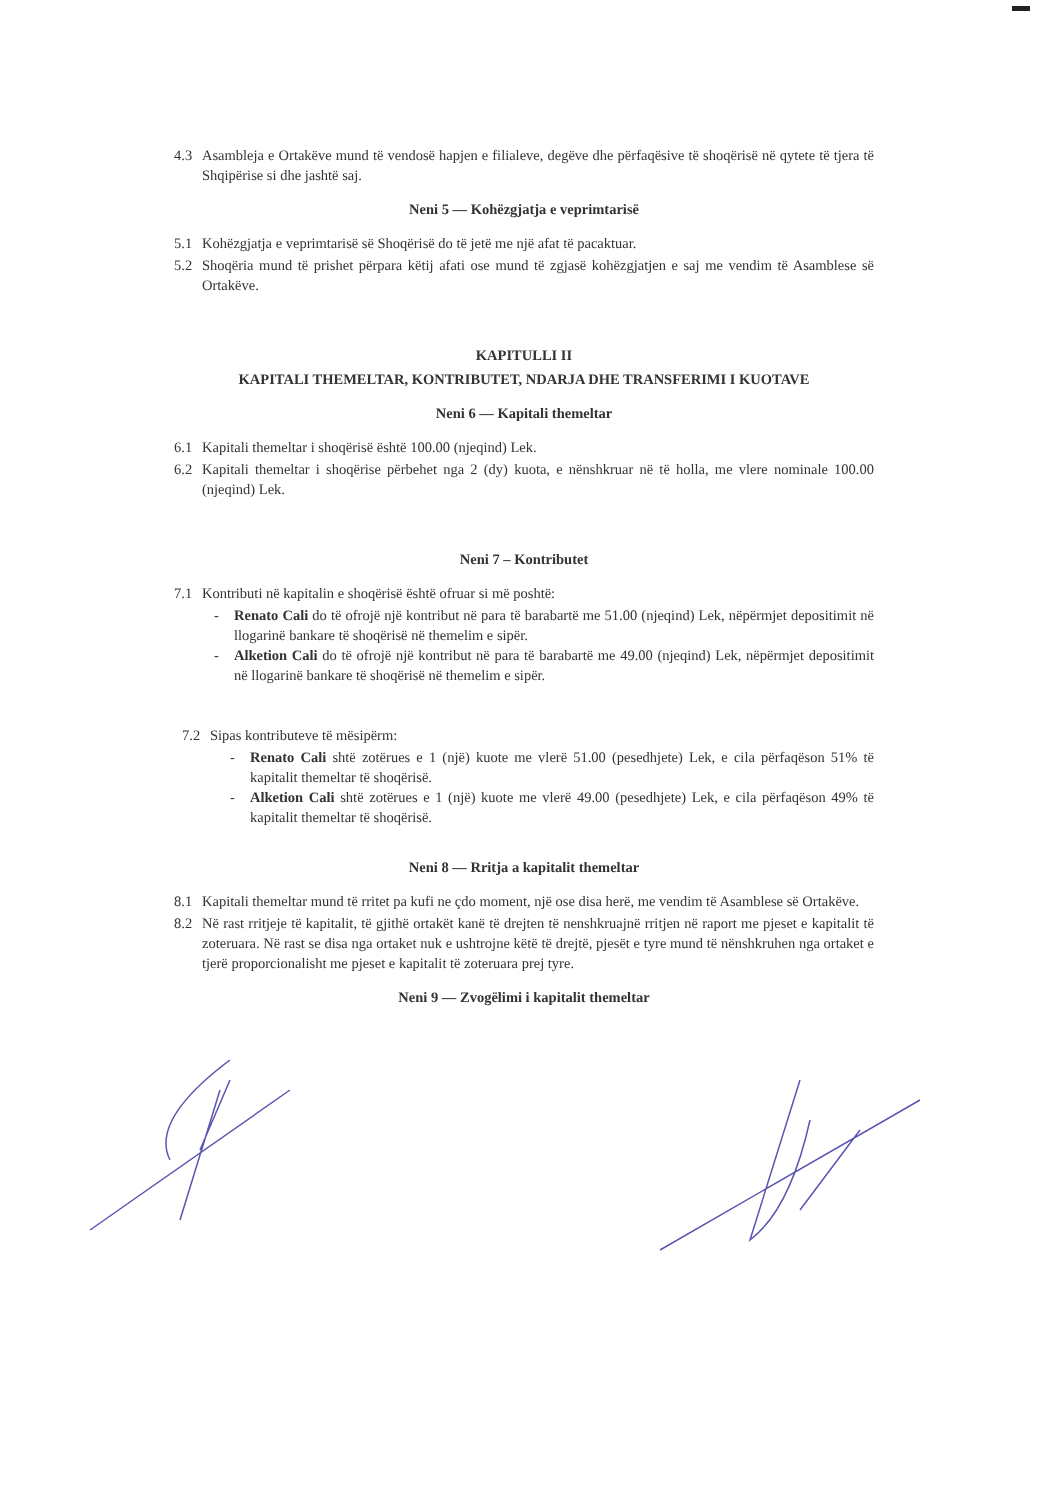4.3 Asambleja e Ortakëve mund të vendosë hapjen e filialeve, degëve dhe përfaqësive të shoqërisë në qytete të tjera të Shqipërise si dhe jashtë saj.
Neni 5 — Kohëzgjatja e veprimtarisë
5.1 Kohëzgjatja e veprimtarisë së Shoqërisë do të jetë me një afat të pacaktuar.
5.2 Shoqëria mund të prishet përpara këtij afati ose mund të zgjasë kohëzgjatjen e saj me vendim të Asamblese së Ortakëve.
KAPITULLI II
KAPITALI THEMELTAR, KONTRIBUTET, NDARJA DHE TRANSFERIMI I KUOTAVE
Neni 6 — Kapitali themeltar
6.1 Kapitali themeltar i shoqërisë është 100.00 (njeqind) Lek.
6.2 Kapitali themeltar i shoqërise përbehet nga 2 (dy) kuota, e nënshkruar në të holla, me vlere nominale 100.00 (njeqind) Lek.
Neni 7 – Kontributet
7.1 Kontributi në kapitalin e shoqërisë është ofruar si më poshtë:
- Renato Cali do të ofrojë një kontribut në para të barabartë me 51.00 (njeqind) Lek, nëpërmjet depositimit në llogarinë bankare të shoqërisë në themelim e sipër.
- Alketion Cali do të ofrojë një kontribut në para të barabartë me 49.00 (njeqind) Lek, nëpërmjet depositimit në llogarinë bankare të shoqërisë në themelim e sipër.
7.2 Sipas kontributeve të mësipërm:
- Renato Cali shtë zotërues e 1 (një) kuote me vlerë 51.00 (pesedhjete) Lek, e cila përfaqëson 51% të kapitalit themeltar të shoqërisë.
- Alketion Cali shtë zotërues e 1 (një) kuote me vlerë 49.00 (pesedhjete) Lek, e cila përfaqëson 49% të kapitalit themeltar të shoqërisë.
Neni 8 — Rritja a kapitalit themeltar
8.1 Kapitali themeltar mund të rritet pa kufi ne çdo moment, një ose disa herë, me vendim të Asamblese së Ortakëve.
8.2 Në rast rritjeje të kapitalit, të gjithë ortakët kanë të drejten të nenshkruajnë rritjen në raport me pjeset e kapitalit të zoteruara. Në rast se disa nga ortaket nuk e ushtrojne këtë të drejtë, pjesët e tyre mund të nënshkruhen nga ortaket e tjerë proporcionalisht me pjeset e kapitalit të zoteruara prej tyre.
Neni 9 — Zvogëlimi i kapitalit themeltar